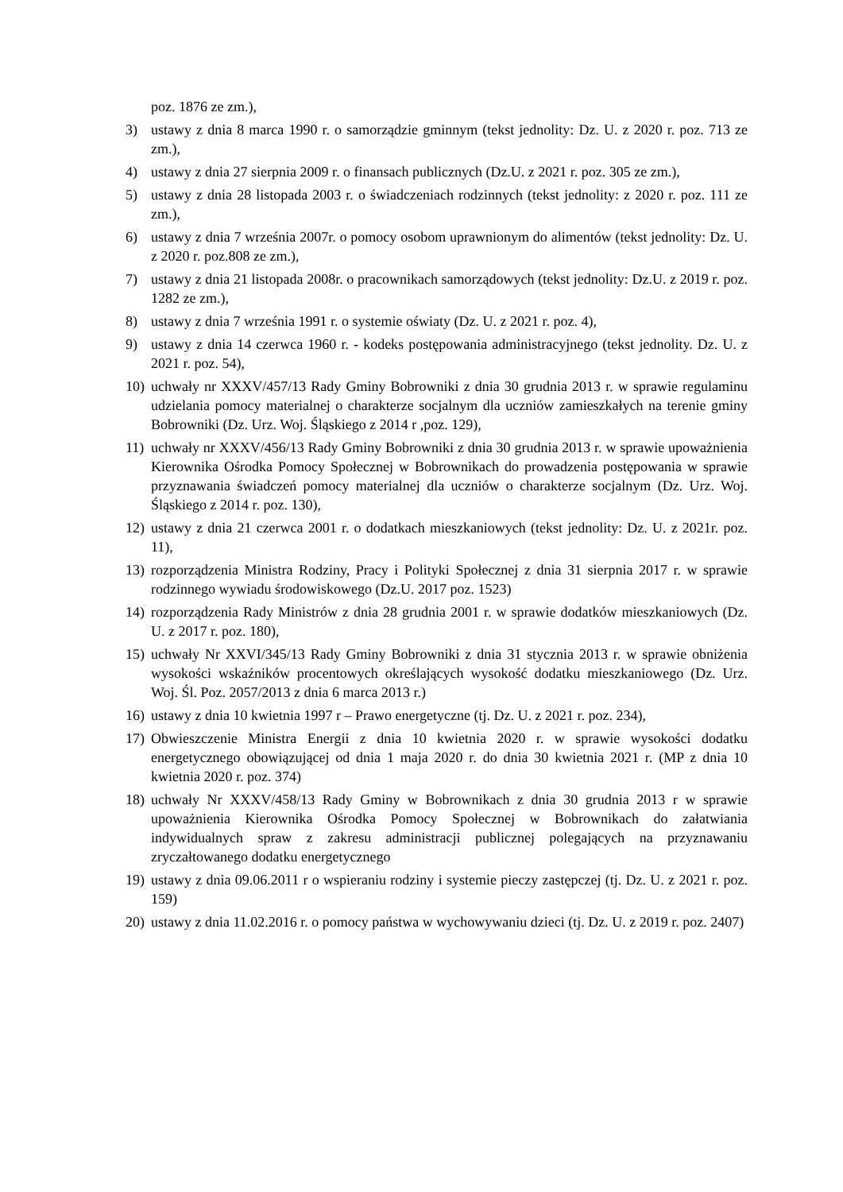poz. 1876 ze zm.),
3) ustawy z dnia 8 marca 1990 r. o samorządzie gminnym (tekst jednolity: Dz. U. z 2020 r. poz. 713 ze zm.),
4) ustawy z dnia 27 sierpnia 2009 r. o finansach publicznych (Dz.U. z 2021 r. poz. 305 ze zm.),
5) ustawy z dnia 28 listopada 2003 r. o świadczeniach rodzinnych (tekst jednolity: z 2020 r. poz. 111 ze zm.),
6) ustawy z dnia 7 września 2007r. o pomocy osobom uprawnionym do alimentów (tekst jednolity: Dz. U. z 2020 r. poz.808 ze zm.),
7) ustawy z dnia 21 listopada 2008r. o pracownikach samorządowych (tekst jednolity: Dz.U. z 2019 r. poz. 1282 ze zm.),
8) ustawy z dnia 7 września 1991 r. o systemie oświaty (Dz. U. z 2021 r. poz. 4),
9) ustawy z dnia 14 czerwca 1960 r. - kodeks postępowania administracyjnego (tekst jednolity. Dz. U. z 2021 r. poz. 54),
10) uchwały nr XXXV/457/13 Rady Gminy Bobrowniki z dnia 30 grudnia 2013 r. w sprawie regulaminu udzielania pomocy materialnej o charakterze socjalnym dla uczniów zamieszkałych na terenie gminy Bobrowniki (Dz. Urz. Woj. Śląskiego z 2014 r ,poz. 129),
11) uchwały nr XXXV/456/13 Rady Gminy Bobrowniki z dnia 30 grudnia 2013 r. w sprawie upoważnienia Kierownika Ośrodka Pomocy Społecznej w Bobrownikach do prowadzenia postępowania w sprawie przyznawania świadczeń pomocy materialnej dla uczniów o charakterze socjalnym (Dz. Urz. Woj. Śląskiego z 2014 r. poz. 130),
12) ustawy z dnia 21 czerwca 2001 r. o dodatkach mieszkaniowych (tekst jednolity: Dz. U. z 2021r. poz. 11),
13) rozporządzenia Ministra Rodziny, Pracy i Polityki Społecznej z dnia 31 sierpnia 2017 r. w sprawie rodzinnego wywiadu środowiskowego (Dz.U. 2017 poz. 1523)
14) rozporządzenia Rady Ministrów z dnia 28 grudnia 2001 r. w sprawie dodatków mieszkaniowych (Dz. U. z 2017 r. poz. 180),
15) uchwały Nr XXVI/345/13 Rady Gminy Bobrowniki z dnia 31 stycznia 2013 r. w sprawie obniżenia wysokości wskaźników procentowych określających wysokość dodatku mieszkaniowego (Dz. Urz. Woj. Śl. Poz. 2057/2013 z dnia 6 marca 2013 r.)
16) ustawy z dnia 10 kwietnia 1997 r – Prawo energetyczne (tj. Dz. U. z 2021 r. poz. 234),
17) Obwieszczenie Ministra Energii z dnia 10 kwietnia 2020 r. w sprawie wysokości dodatku energetycznego obowiązującej od dnia 1 maja 2020 r. do dnia 30 kwietnia 2021 r. (MP z dnia 10 kwietnia 2020 r. poz. 374)
18) uchwały Nr XXXV/458/13 Rady Gminy w Bobrownikach z dnia 30 grudnia 2013 r w sprawie upoważnienia Kierownika Ośrodka Pomocy Społecznej w Bobrownikach do załatwiania indywidualnych spraw z zakresu administracji publicznej polegających na przyznawaniu zryczałtowanego dodatku energetycznego
19) ustawy z dnia 09.06.2011 r o wspieraniu rodziny i systemie pieczy zastępczej (tj. Dz. U. z 2021 r. poz. 159)
20) ustawy z dnia 11.02.2016 r. o pomocy państwa w wychowywaniu dzieci (tj. Dz. U. z 2019 r. poz. 2407)